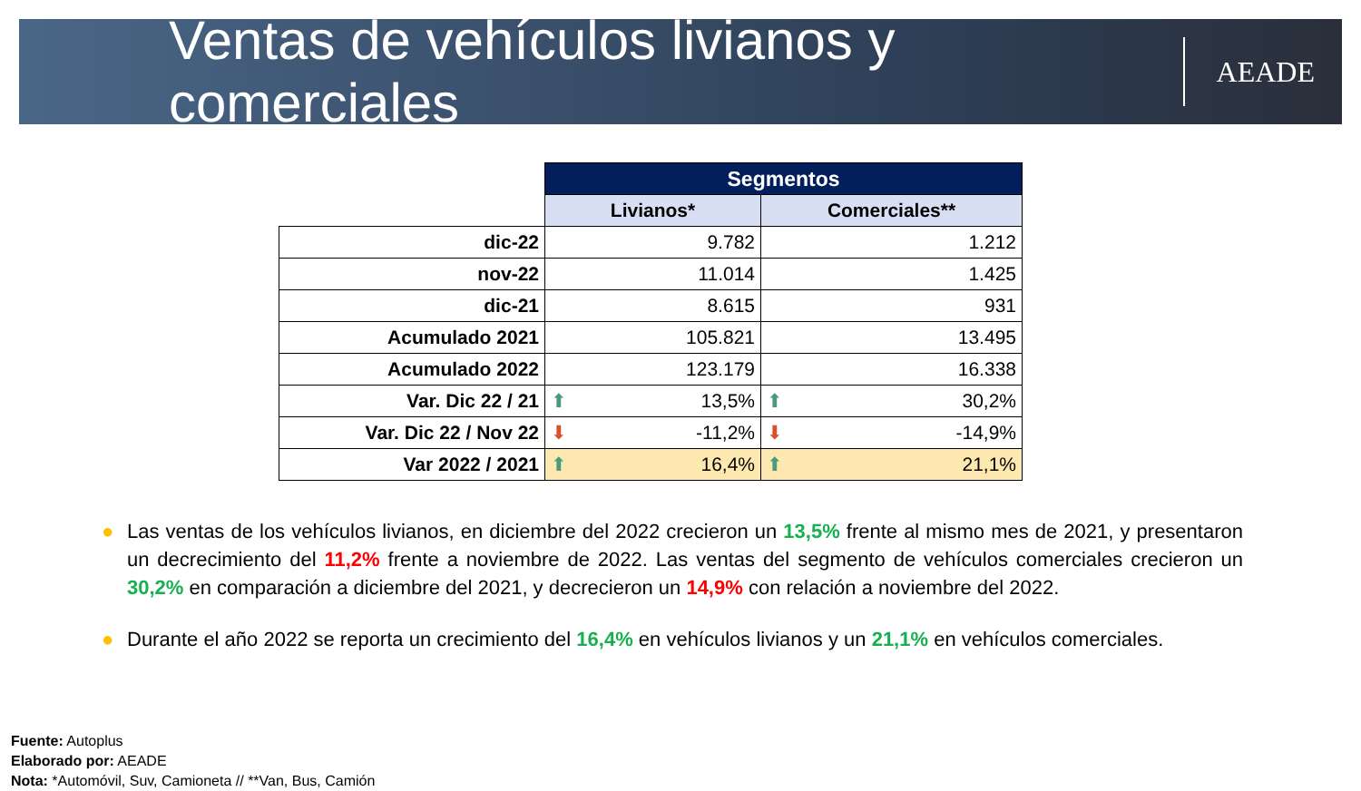Ventas de vehículos livianos y comerciales
AEADE
| | Segmentos | |
| | Livianos* | Comerciales** |
| dic-22 | 9.782 | 1.212 |
| nov-22 | 11.014 | 1.425 |
| dic-21 | 8.615 | 931 |
| Acumulado 2021 | 105.821 | 13.495 |
| Acumulado 2022 | 123.179 | 16.338 |
| Var. Dic 22 / 21 | ⬆ 13,5% | ⬆ 30,2% |
| Var. Dic 22 / Nov 22 | ⬇ -11,2% | ⬇ -14,9% |
| Var 2022 / 2021 | ⬆ 16,4% | ⬆ 21,1% |
● Las ventas de los vehículos livianos, en diciembre del 2022 crecieron un 13,5% frente al mismo mes de 2021, y presentaron un decrecimiento del 11,2% frente a noviembre de 2022. Las ventas del segmento de vehículos comerciales crecieron un 30,2% en comparación a diciembre del 2021, y decrecieron un 14,9% con relación a noviembre del 2022.
● Durante el año 2022 se reporta un crecimiento del 16,4% en vehículos livianos y un 21,1% en vehículos comerciales.
Fuente: Autoplus
Elaborado por: AEADE
Nota: *Automóvil, Suv, Camioneta // **Van, Bus, Camión